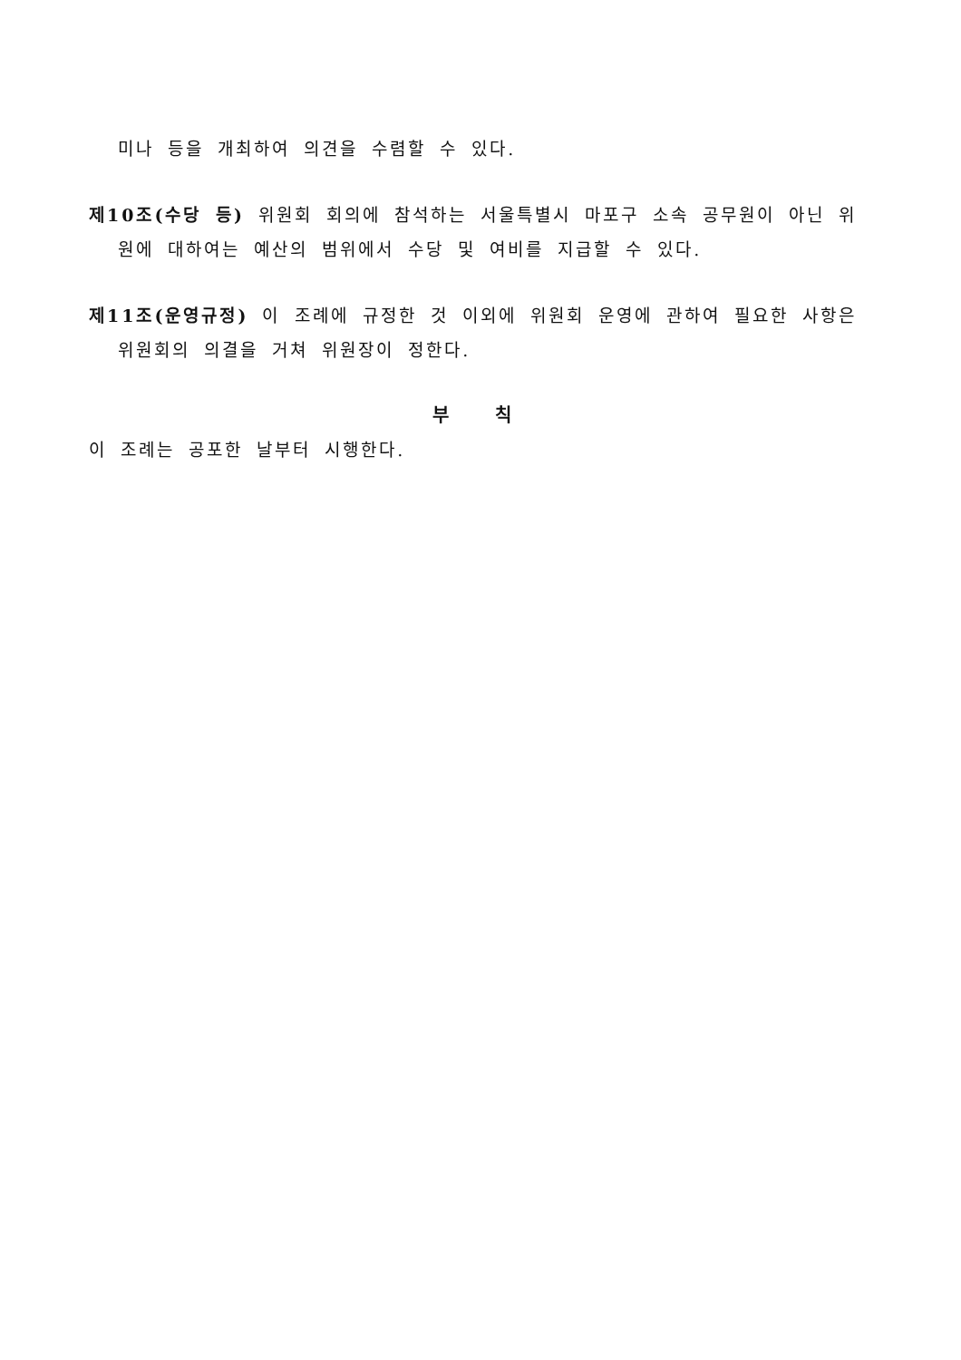미나 등을 개최하여 의견을 수렴할 수 있다.
제10조(수당 등) 위원회 회의에 참석하는 서울특별시 마포구 소속 공무원이 아닌 위원에 대하여는 예산의 범위에서 수당 및 여비를 지급할 수 있다.
제11조(운영규정) 이 조례에 규정한 것 이외에 위원회 운영에 관하여 필요한 사항은 위원회의 의결을 거쳐 위원장이 정한다.
부 칙
이 조례는 공포한 날부터 시행한다.